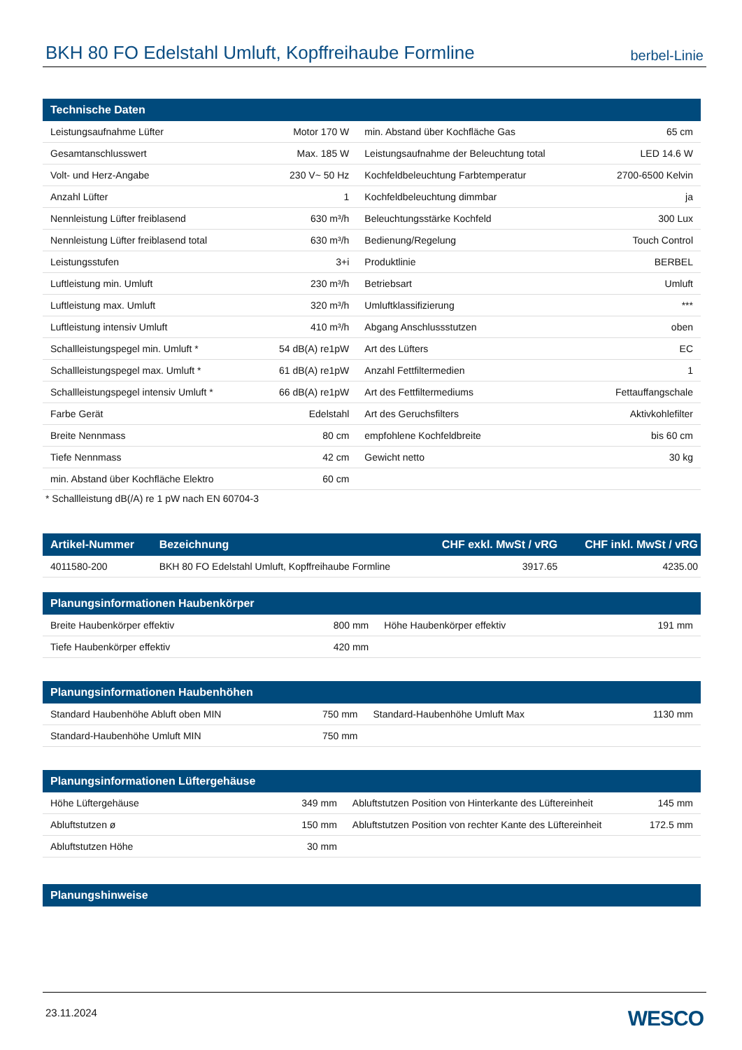BKH 80 FO Edelstahl Umluft, Kopffreihaube Formline
berbel-Linie
| Technische Daten | | | |
| --- | --- | --- | --- |
| Leistungsaufnahme Lüfter | Motor 170 W | min. Abstand über Kochfläche Gas | 65 cm |
| Gesamtanschlusswert | Max. 185 W | Leistungsaufnahme der Beleuchtung total | LED 14.6 W |
| Volt- und Herz-Angabe | 230 V~ 50 Hz | Kochfeldbeleuchtung Farbtemperatur | 2700-6500 Kelvin |
| Anzahl Lüfter | 1 | Kochfeldbeleuchtung dimmbar | ja |
| Nennleistung Lüfter freiblasend | 630 m³/h | Beleuchtungsstärke Kochfeld | 300 Lux |
| Nennleistung Lüfter freiblasend total | 630 m³/h | Bedienung/Regelung | Touch Control |
| Leistungsstufen | 3+i | Produktlinie | BERBEL |
| Luftleistung min. Umluft | 230 m³/h | Betriebsart | Umluft |
| Luftleistung max. Umluft | 320 m³/h | Umluftklassifizierung | *** |
| Luftleistung intensiv Umluft | 410 m³/h | Abgang Anschlussstutzen | oben |
| Schallleistungspegel min. Umluft * | 54 dB(A) re1pW | Art des Lüfters | EC |
| Schallleistungspegel max. Umluft * | 61 dB(A) re1pW | Anzahl Fettfiltermedien | 1 |
| Schallleistungspegel intensiv Umluft * | 66 dB(A) re1pW | Art des Fettfiltermediums | Fettauffangschale |
| Farbe Gerät | Edelstahl | Art des Geruchsfilters | Aktivkohlefilter |
| Breite Nennmass | 80 cm | empfohlene Kochfeldbreite | bis 60 cm |
| Tiefe Nennmass | 42 cm | Gewicht netto | 30 kg |
| min. Abstand über Kochfläche Elektro | 60 cm | | |
* Schallleistung dB(/A) re 1 pW nach EN 60704-3
| Artikel-Nummer | Bezeichnung | CHF exkl. MwSt / vRG | CHF inkl. MwSt / vRG |
| --- | --- | --- | --- |
| 4011580-200 | BKH 80 FO Edelstahl Umluft, Kopffreihaube Formline | 3917.65 | 4235.00 |
| Planungsinformationen Haubenkörper | | | |
| --- | --- | --- | --- |
| Breite Haubenkörper effektiv | 800 mm | Höhe Haubenkörper effektiv | 191 mm |
| Tiefe Haubenkörper effektiv | 420 mm | | |
| Planungsinformationen Haubenhöhen | | | |
| --- | --- | --- | --- |
| Standard Haubenhöhe Abluft oben MIN | 750 mm | Standard-Haubenhöhe Umluft Max | 1130 mm |
| Standard-Haubenhöhe Umluft MIN | 750 mm | | |
| Planungsinformationen Lüftergehäuse | | | |
| --- | --- | --- | --- |
| Höhe Lüftergehäuse | 349 mm | Abluftstutzen Position von Hinterkante des Lüftereinheit | 145 mm |
| Abluftstutzen ø | 150 mm | Abluftstutzen Position von rechter Kante des Lüftereinheit | 172.5 mm |
| Abluftstutzen Höhe | 30 mm | | |
| Planungshinweise |
| --- |
23.11.2024 WESCO